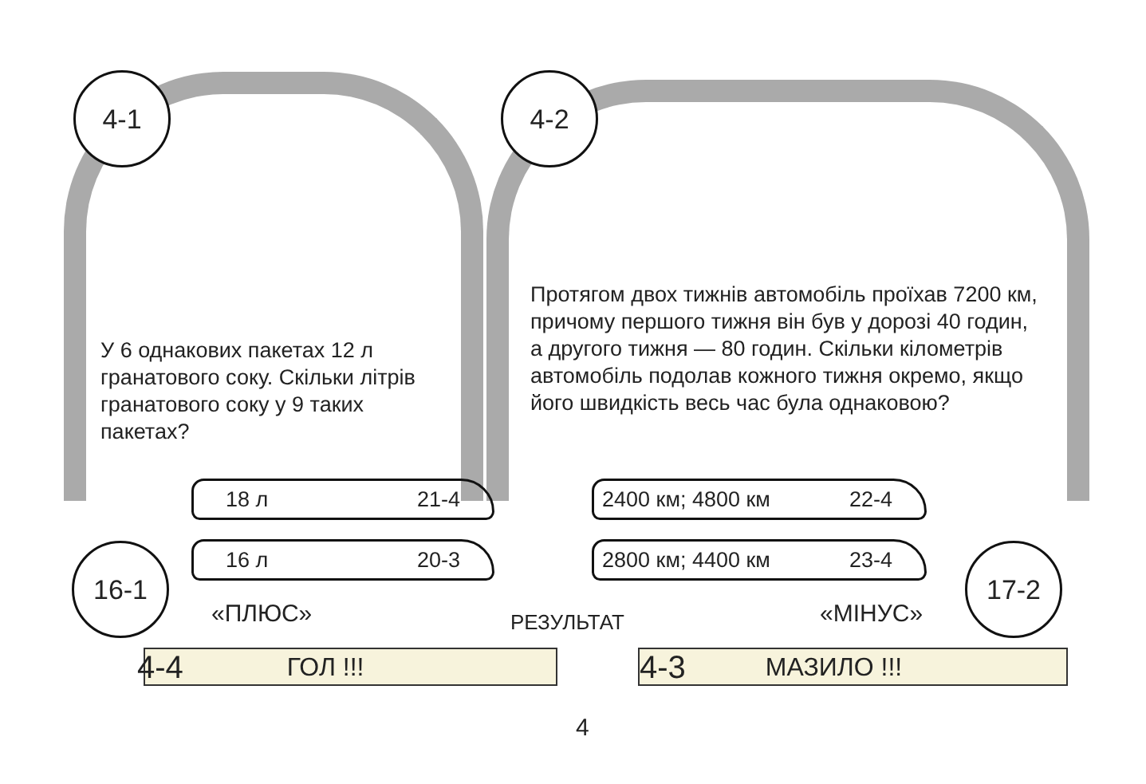4-1 4-2
У 6 однакових пакетах 12 л гранатового соку. Скільки літрів гранатового соку у 9 таких пакетах?
Протягом двох тижнів автомобіль проїхав 7200 км, причому першого тижня він був у дорозі 40 годин, а другого тижня — 80 годин. Скільки кілометрів автомобіль подолав кожного тижня окремо, якщо його швидкість весь час була однаковою?
18 л 21-4
16 л 20-3
2400 км; 4800 км 22-4
2800 км; 4400 км 23-4
16-1 17-2
«ПЛЮС» РЕЗУЛЬТАТ «МІНУС»
4-4 ГОЛ !!! 4-3 МАЗИЛО !!!
4